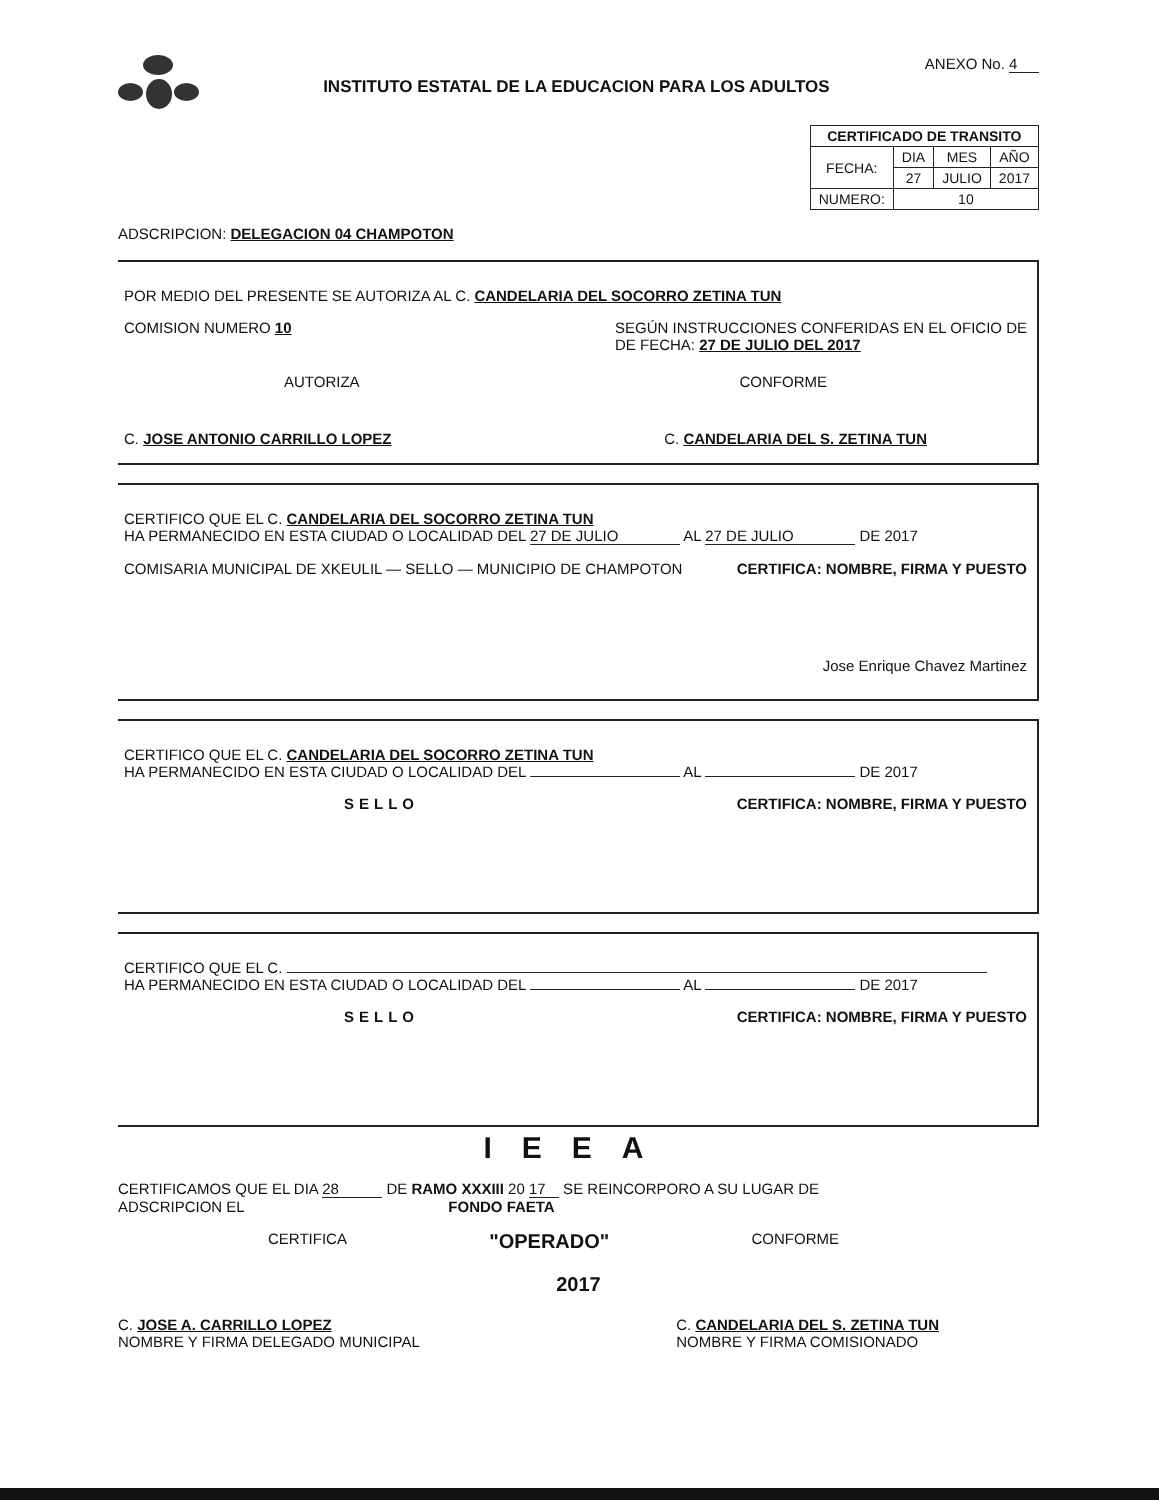INSTITUTO ESTATAL DE LA EDUCACION PARA LOS ADULTOS
ANEXO No. 4
| CERTIFICADO DE TRANSITO | | | |
| --- | --- | --- | --- |
| FECHA: | DIA | MES | AÑO |
| | 27 | JULIO | 2017 |
| NUMERO: | 10 | | |
ADSCRIPCION: DELEGACION 04 CHAMPOTON
POR MEDIO DEL PRESENTE SE AUTORIZA AL C. CANDELARIA DEL SOCORRO ZETINA TUN
COMISION NUMERO 10 SEGÚN INSTRUCCIONES CONFERIDAS EN EL OFICIO DE
DE FECHA: 27 DE JULIO DEL 2017
AUTORIZA CONFORME
C. JOSE ANTONIO CARRILLO LOPEZ C. CANDELARIA DEL S. ZETINA TUN
CERTIFICO QUE EL C. CANDELARIA DEL SOCORRO ZETINA TUN
HA PERMANECIDO EN ESTA CIUDAD O LOCALIDAD DEL 27 DE JULIO AL 27 DE JULIO DE 2017
COMISARIA MUNICIPAL DE XKEULIL — SELLO — MUNICIPIO DE CHAMPOTON CERTIFICA: NOMBRE, FIRMA Y PUESTO
Jose Enrique Chavez Martinez
CERTIFICO QUE EL C. CANDELARIA DEL SOCORRO ZETINA TUN
HA PERMANECIDO EN ESTA CIUDAD O LOCALIDAD DEL AL DE 2017
SELLO CERTIFICA: NOMBRE, FIRMA Y PUESTO
CERTIFICO QUE EL C.
HA PERMANECIDO EN ESTA CIUDAD O LOCALIDAD DEL AL DE 2017
SELLO CERTIFICA: NOMBRE, FIRMA Y PUESTO
IEEA
CERTIFICAMOS QUE EL DIA 28 DE RAMO XXXIII 20 17 SE REINCORPORO A SU LUGAR DE
ADSCRIPCION EL FONDO FAETA
CERTIFICA "OPERADO" CONFORME
2017
C. JOSE A. CARRILLO LOPEZ
NOMBRE Y FIRMA DELEGADO MUNICIPAL C. CANDELARIA DEL S. ZETINA TUN
NOMBRE Y FIRMA COMISIONADO